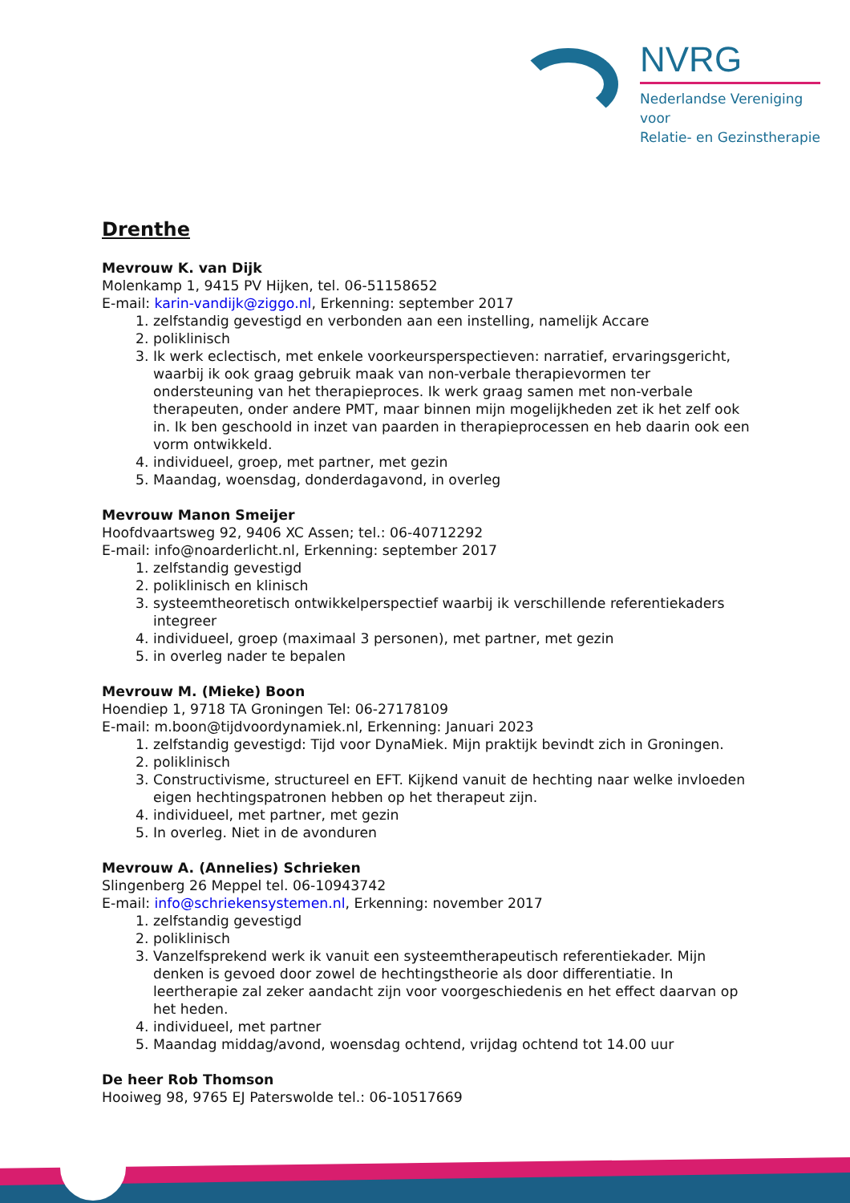NVRG
Nederlandse Vereniging voor
Relatie- en Gezinstherapie
Drenthe
Mevrouw K. van Dijk
Molenkamp 1, 9415 PV Hijken, tel. 06-51158652
E-mail: karin-vandijk@ziggo.nl, Erkenning: september 2017
1. zelfstandig gevestigd en verbonden aan een instelling, namelijk Accare
2. poliklinisch
3. Ik werk eclectisch, met enkele voorkeursperspectieven: narratief, ervaringsgericht, waarbij ik ook graag gebruik maak van non-verbale therapievormen ter ondersteuning van het therapieproces. Ik werk graag samen met non-verbale therapeuten, onder andere PMT, maar binnen mijn mogelijkheden zet ik het zelf ook in. Ik ben geschoold in inzet van paarden in therapieprocessen en heb daarin ook een vorm ontwikkeld.
4. individueel, groep, met partner, met gezin
5. Maandag, woensdag, donderdagavond, in overleg
Mevrouw Manon Smeijer
Hoofdvaartsweg 92, 9406 XC Assen; tel.: 06-40712292
E-mail: info@noarderlicht.nl, Erkenning: september 2017
1. zelfstandig gevestigd
2. poliklinisch en klinisch
3. systeemtheoretisch ontwikkelperspectief waarbij ik verschillende referentiekaders integreer
4. individueel, groep (maximaal 3 personen), met partner, met gezin
5. in overleg nader te bepalen
Mevrouw M. (Mieke) Boon
Hoendiep 1, 9718 TA Groningen Tel: 06-27178109
E-mail: m.boon@tijdvoordynamiek.nl, Erkenning: Januari 2023
1. zelfstandig gevestigd: Tijd voor DynaMiek. Mijn praktijk bevindt zich in Groningen.
2. poliklinisch
3. Constructivisme, structureel en EFT. Kijkend vanuit de hechting naar welke invloeden eigen hechtingspatronen hebben op het therapeut zijn.
4. individueel, met partner, met gezin
5. In overleg. Niet in de avonduren
Mevrouw A. (Annelies) Schrieken
Slingenberg 26 Meppel tel. 06-10943742
E-mail: info@schriekensystemen.nl, Erkenning: november 2017
1. zelfstandig gevestigd
2. poliklinisch
3. Vanzelfsprekend werk ik vanuit een systeemtherapeutisch referentiekader. Mijn denken is gevoed door zowel de hechtingstheorie als door differentiatie. In leertherapie zal zeker aandacht zijn voor voorgeschiedenis en het effect daarvan op het heden.
4. individueel, met partner
5. Maandag middag/avond, woensdag ochtend, vrijdag ochtend tot 14.00 uur
De heer Rob Thomson
Hooiweg 98, 9765 EJ Paterswolde tel.: 06-10517669